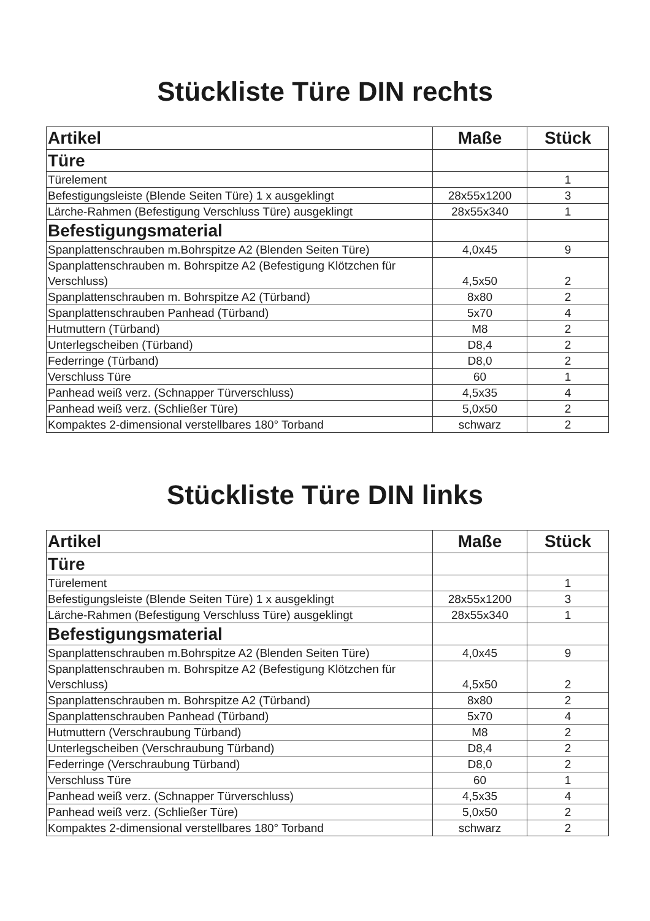Stückliste Türe DIN rechts
| Artikel | Maße | Stück |
| --- | --- | --- |
| Türe | | |
| Türelement | | 1 |
| Befestigungsleiste (Blende Seiten Türe) 1 x ausgeklingt | 28x55x1200 | 3 |
| Lärche-Rahmen (Befestigung Verschluss Türe) ausgeklingt | 28x55x340 | 1 |
| Befestigungsmaterial | | |
| Spanplattenschrauben m.Bohrspitze A2 (Blenden Seiten Türe) | 4,0x45 | 9 |
| Spanplattenschrauben m. Bohrspitze A2 (Befestigung Klötzchen für Verschluss) | 4,5x50 | 2 |
| Spanplattenschrauben m. Bohrspitze A2 (Türband) | 8x80 | 2 |
| Spanplattenschrauben Panhead (Türband) | 5x70 | 4 |
| Hutmuttern (Türband) | M8 | 2 |
| Unterlegscheiben (Türband) | D8,4 | 2 |
| Federringe (Türband) | D8,0 | 2 |
| Verschluss Türe | 60 | 1 |
| Panhead weiß verz. (Schnapper Türverschluss) | 4,5x35 | 4 |
| Panhead weiß verz. (Schließer Türe) | 5,0x50 | 2 |
| Kompaktes 2-dimensional verstellbares 180° Torband | schwarz | 2 |
Stückliste Türe DIN links
| Artikel | Maße | Stück |
| --- | --- | --- |
| Türe | | |
| Türelement | | 1 |
| Befestigungsleiste (Blende Seiten Türe) 1 x ausgeklingt | 28x55x1200 | 3 |
| Lärche-Rahmen (Befestigung Verschluss Türe) ausgeklingt | 28x55x340 | 1 |
| Befestigungsmaterial | | |
| Spanplattenschrauben m.Bohrspitze A2 (Blenden Seiten Türe) | 4,0x45 | 9 |
| Spanplattenschrauben m. Bohrspitze A2 (Befestigung Klötzchen für Verschluss) | 4,5x50 | 2 |
| Spanplattenschrauben m. Bohrspitze A2 (Türband) | 8x80 | 2 |
| Spanplattenschrauben Panhead (Türband) | 5x70 | 4 |
| Hutmuttern (Verschraubung Türband) | M8 | 2 |
| Unterlegscheiben (Verschraubung Türband) | D8,4 | 2 |
| Federringe (Verschraubung Türband) | D8,0 | 2 |
| Verschluss Türe | 60 | 1 |
| Panhead weiß verz. (Schnapper Türverschluss) | 4,5x35 | 4 |
| Panhead weiß verz. (Schließer Türe) | 5,0x50 | 2 |
| Kompaktes 2-dimensional verstellbares 180° Torband | schwarz | 2 |